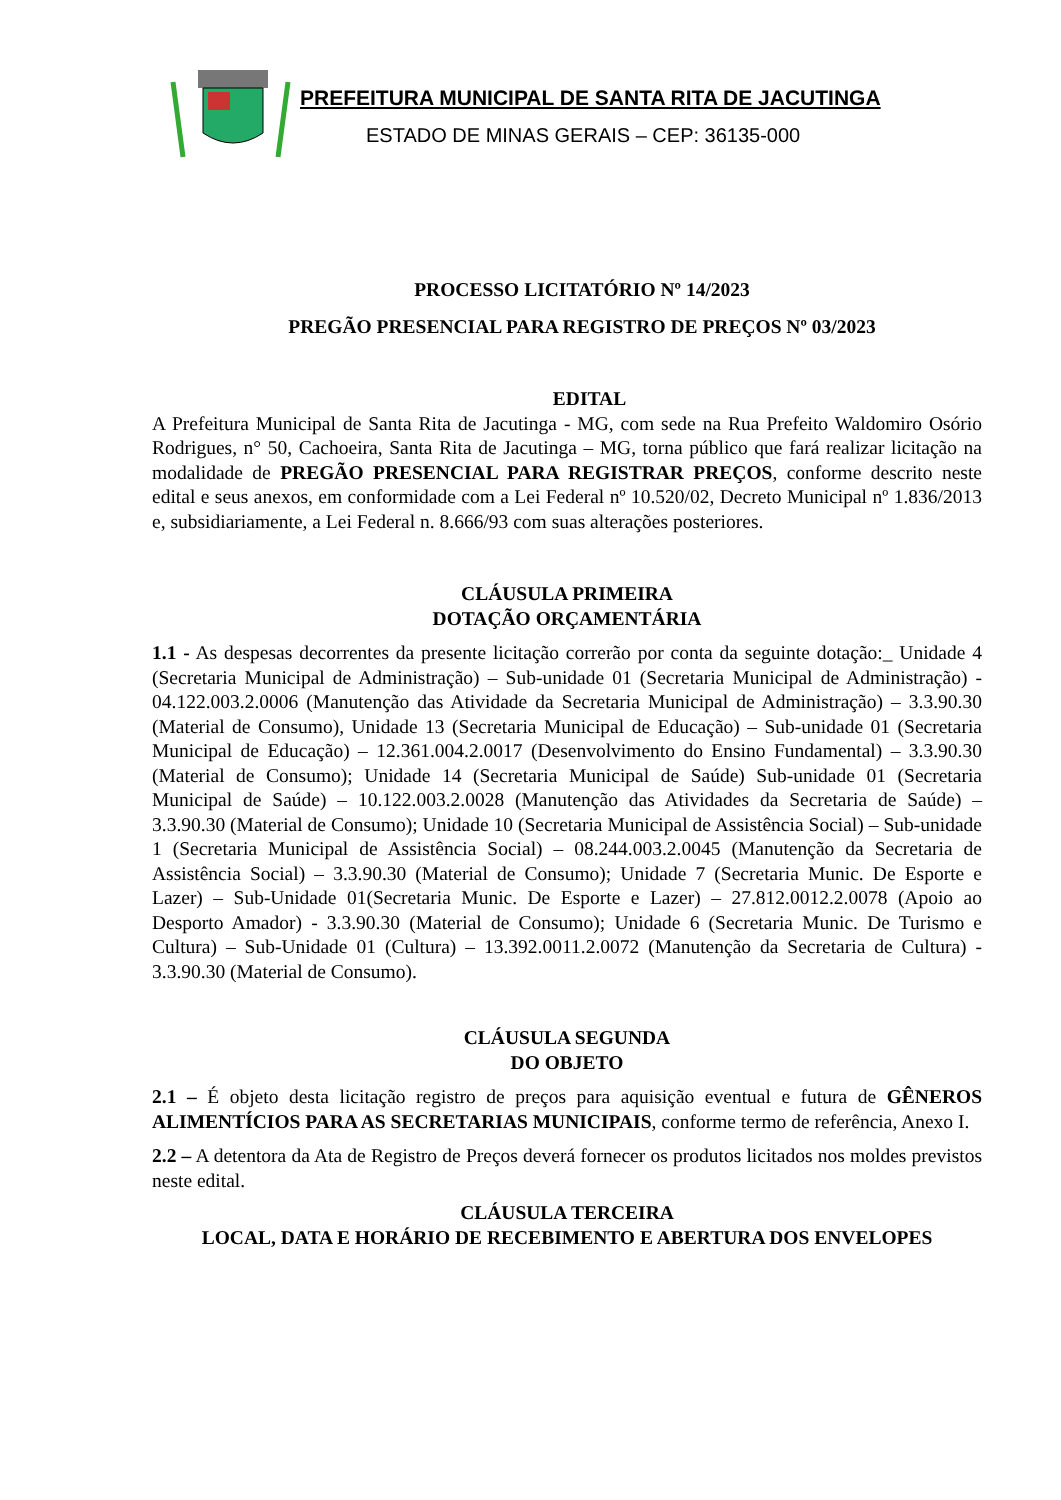PREFEITURA MUNICIPAL DE SANTA RITA DE JACUTINGA
ESTADO DE MINAS GERAIS – CEP: 36135-000
PROCESSO LICITATÓRIO Nº 14/2023
PREGÃO PRESENCIAL PARA REGISTRO DE PREÇOS Nº 03/2023
EDITAL
A Prefeitura Municipal de Santa Rita de Jacutinga - MG, com sede na Rua Prefeito Waldomiro Osório Rodrigues, n° 50, Cachoeira, Santa Rita de Jacutinga – MG, torna público que fará realizar licitação na modalidade de PREGÃO PRESENCIAL PARA REGISTRAR PREÇOS, conforme descrito neste edital e seus anexos, em conformidade com a Lei Federal nº 10.520/02, Decreto Municipal nº 1.836/2013 e, subsidiariamente, a Lei Federal n. 8.666/93 com suas alterações posteriores.
CLÁUSULA PRIMEIRA
DOTAÇÃO ORÇAMENTÁRIA
1.1 - As despesas decorrentes da presente licitação correrão por conta da seguinte dotação:_ Unidade 4 (Secretaria Municipal de Administração) – Sub-unidade 01 (Secretaria Municipal de Administração) - 04.122.003.2.0006 (Manutenção das Atividade da Secretaria Municipal de Administração) – 3.3.90.30 (Material de Consumo), Unidade 13 (Secretaria Municipal de Educação) – Sub-unidade 01 (Secretaria Municipal de Educação) – 12.361.004.2.0017 (Desenvolvimento do Ensino Fundamental) – 3.3.90.30 (Material de Consumo); Unidade 14 (Secretaria Municipal de Saúde) Sub-unidade 01 (Secretaria Municipal de Saúde) – 10.122.003.2.0028 (Manutenção das Atividades da Secretaria de Saúde) – 3.3.90.30 (Material de Consumo); Unidade 10 (Secretaria Municipal de Assistência Social) – Sub-unidade 1 (Secretaria Municipal de Assistência Social) – 08.244.003.2.0045 (Manutenção da Secretaria de Assistência Social) – 3.3.90.30 (Material de Consumo); Unidade 7 (Secretaria Munic. De Esporte e Lazer) – Sub-Unidade 01(Secretaria Munic. De Esporte e Lazer) – 27.812.0012.2.0078 (Apoio ao Desporto Amador) - 3.3.90.30 (Material de Consumo); Unidade 6 (Secretaria Munic. De Turismo e Cultura) – Sub-Unidade 01 (Cultura) – 13.392.0011.2.0072 (Manutenção da Secretaria de Cultura) - 3.3.90.30 (Material de Consumo).
CLÁUSULA SEGUNDA
DO OBJETO
2.1 – É objeto desta licitação registro de preços para aquisição eventual e futura de GÊNEROS ALIMENTÍCIOS PARA AS SECRETARIAS MUNICIPAIS, conforme termo de referência, Anexo I.
2.2 – A detentora da Ata de Registro de Preços deverá fornecer os produtos licitados nos moldes previstos neste edital.
CLÁUSULA TERCEIRA
LOCAL, DATA E HORÁRIO DE RECEBIMENTO E ABERTURA DOS ENVELOPES